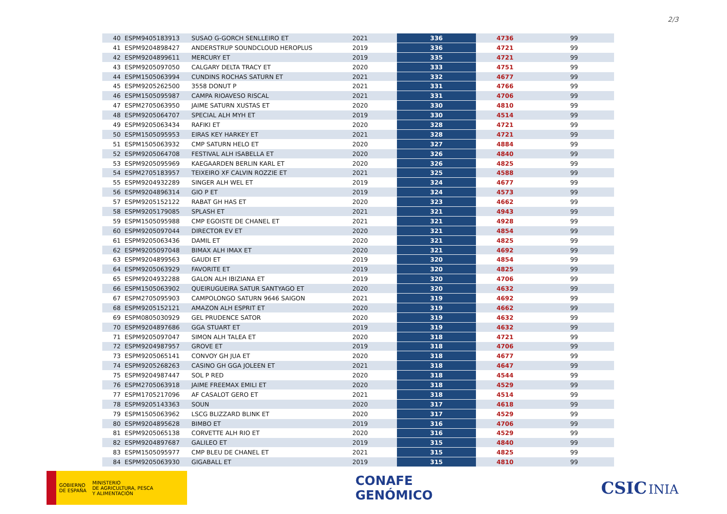2/3
| 40 | ESPM9405183913 | SUSAO G-GORCH SENLLEIRO ET | 2021 | 336 | 4736 | 99 |
| 41 | ESPM9204898427 | ANDERSTRUP SOUNDCLOUD HEROPLUS | 2019 | 336 | 4721 | 99 |
| 42 | ESPM9204899611 | MERCURY ET | 2019 | 335 | 4721 | 99 |
| 43 | ESPM9205097050 | CALGARY DELTA TRACY ET | 2020 | 333 | 4751 | 99 |
| 44 | ESPM1505063994 | CUNDINS ROCHAS SATURN ET | 2021 | 332 | 4677 | 99 |
| 45 | ESPM9205262500 | 3558 DONUT P | 2021 | 331 | 4766 | 99 |
| 46 | ESPM1505095987 | CAMPA RIOAVESO RISCAL | 2021 | 331 | 4706 | 99 |
| 47 | ESPM2705063950 | JAIME SATURN XUSTAS ET | 2020 | 330 | 4810 | 99 |
| 48 | ESPM9205064707 | SPECIAL ALH MYH ET | 2019 | 330 | 4514 | 99 |
| 49 | ESPM9205063434 | RAFIKI ET | 2020 | 328 | 4721 | 99 |
| 50 | ESPM1505095953 | EIRAS KEY HARKEY ET | 2021 | 328 | 4721 | 99 |
| 51 | ESPM1505063932 | CMP SATURN HELO ET | 2020 | 327 | 4884 | 99 |
| 52 | ESPM9205064708 | FESTIVAL ALH ISABELLA ET | 2020 | 326 | 4840 | 99 |
| 53 | ESPM9205095969 | KAEGAARDEN BERLIN KARL ET | 2020 | 326 | 4825 | 99 |
| 54 | ESPM2705183957 | TEIXEIRO XF CALVIN ROZZIE ET | 2021 | 325 | 4588 | 99 |
| 55 | ESPM9204932289 | SINGER ALH WEL ET | 2019 | 324 | 4677 | 99 |
| 56 | ESPM9204896314 | GIO P ET | 2019 | 324 | 4573 | 99 |
| 57 | ESPM9205152122 | RABAT GH HAS ET | 2020 | 323 | 4662 | 99 |
| 58 | ESPM9205179085 | SPLASH ET | 2021 | 321 | 4943 | 99 |
| 59 | ESPM1505095988 | CMP EGOISTE DE CHANEL ET | 2021 | 321 | 4928 | 99 |
| 60 | ESPM9205097044 | DIRECTOR EV ET | 2020 | 321 | 4854 | 99 |
| 61 | ESPM9205063436 | DAMIL ET | 2020 | 321 | 4825 | 99 |
| 62 | ESPM9205097048 | BIMAX ALH IMAX ET | 2020 | 321 | 4692 | 99 |
| 63 | ESPM9204899563 | GAUDI ET | 2019 | 320 | 4854 | 99 |
| 64 | ESPM9205063929 | FAVORITE ET | 2019 | 320 | 4825 | 99 |
| 65 | ESPM9204932288 | GALON ALH IBIZIANA ET | 2019 | 320 | 4706 | 99 |
| 66 | ESPM1505063902 | QUEIRUGUEIRA SATUR SANTYAGO ET | 2020 | 320 | 4632 | 99 |
| 67 | ESPM2705095903 | CAMPOLONGO SATURN 9646 SAIGON | 2021 | 319 | 4692 | 99 |
| 68 | ESPM9205152121 | AMAZON ALH ESPRIT ET | 2020 | 319 | 4662 | 99 |
| 69 | ESPM0805030929 | GEL PRUDENCE SATOR | 2020 | 319 | 4632 | 99 |
| 70 | ESPM9204897686 | GGA STUART ET | 2019 | 319 | 4632 | 99 |
| 71 | ESPM9205097047 | SIMON ALH TALEA ET | 2020 | 318 | 4721 | 99 |
| 72 | ESPM9204987957 | GROVE ET | 2019 | 318 | 4706 | 99 |
| 73 | ESPM9205065141 | CONVOY GH JUA ET | 2020 | 318 | 4677 | 99 |
| 74 | ESPM9205268263 | CASINO GH GGA JOLEEN ET | 2021 | 318 | 4647 | 99 |
| 75 | ESPM9204987447 | SOL P RED | 2020 | 318 | 4544 | 99 |
| 76 | ESPM2705063918 | JAIME FREEMAX EMILI ET | 2020 | 318 | 4529 | 99 |
| 77 | ESPM1705217096 | AF CASALOT GERO ET | 2021 | 318 | 4514 | 99 |
| 78 | ESPM9205143363 | SOUN | 2020 | 317 | 4618 | 99 |
| 79 | ESPM1505063962 | LSCG BLIZZARD BLINK ET | 2020 | 317 | 4529 | 99 |
| 80 | ESPM9204895628 | BIMBO ET | 2019 | 316 | 4706 | 99 |
| 81 | ESPM9205065138 | CORVETTE ALH RIO ET | 2020 | 316 | 4529 | 99 |
| 82 | ESPM9204897687 | GALILEO ET | 2019 | 315 | 4840 | 99 |
| 83 | ESPM1505095977 | CMP BLEU DE CHANEL ET | 2021 | 315 | 4825 | 99 |
| 84 | ESPM9205063930 | GIGABALL ET | 2019 | 315 | 4810 | 99 |
GOBIERNO
DE ESPAÑA
MINISTERIO
DE AGRICULTURA, PESCA
Y ALIMENTACIÓN
CONAFE
GENÓMICO
CSIC INIA